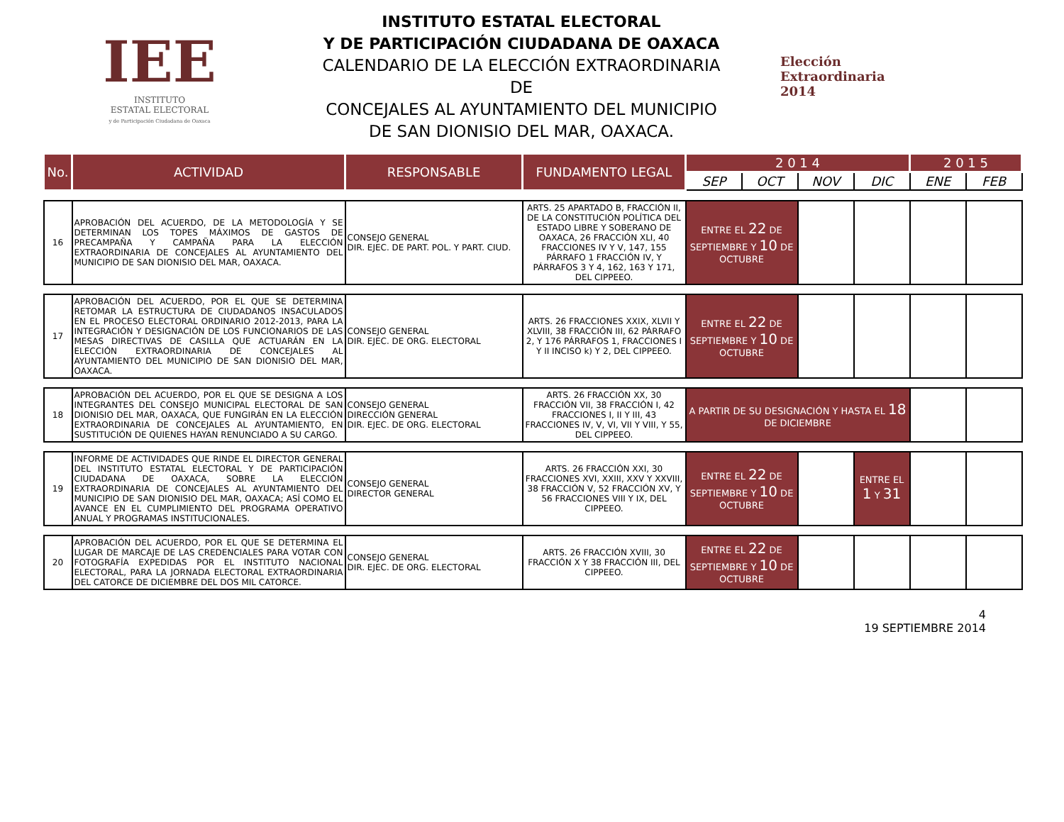IEE
INSTITUTO
ESTATAL ELECTORAL
y de Participación Ciudadana de Oaxaca
INSTITUTO ESTATAL ELECTORAL
Y DE PARTICIPACIÓN CIUDADANA DE OAXACA
CALENDARIO DE LA ELECCIÓN EXTRAORDINARIA DE
CONCEJALES AL AYUNTAMIENTO DEL MUNICIPIO
DE SAN DIONISIO DEL MAR, OAXACA.
Elección
Extraordinaria
2014
| No. | ACTIVIDAD | RESPONSABLE | FUNDAMENTO LEGAL | 2 0 1 4 | | | | 2 0 1 5 | |
| --- | --- | --- | --- | --- | --- | --- | --- | --- | --- |
| | | | | SEP | OCT | NOV | DIC | ENE | FEB |
| 16 | APROBACIÓN DEL ACUERDO, DE LA METODOLOGÍA Y SE DETERMINAN LOS TOPES MÁXIMOS DE GASTOS DE PRECAMPAÑA Y CAMPAÑA PARA LA ELECCIÓN EXTRAORDINARIA DE CONCEJALES AL AYUNTAMIENTO DEL MUNICIPIO DE SAN DIONISIO DEL MAR, OAXACA. | CONSEJO GENERAL DIR. EJEC. DE PART. POL. Y PART. CIUD. | ARTS. 25 APARTADO B, FRACCIÓN II, DE LA CONSTITUCIÓN POLÍTICA DEL ESTADO LIBRE Y SOBERANO DE OAXACA, 26 FRACCIÓN XLI, 40 FRACCIONES IV Y V, 147, 155 PÁRRAFO 1 FRACCIÓN IV, Y PÁRRAFOS 3 Y 4, 162, 163 Y 171, DEL CIPPEEO. | ENTRE EL 22 DE SEPTIEMBRE Y 10 DE OCTUBRE | | | | | |
| 17 | APROBACIÓN DEL ACUERDO, POR EL QUE SE DETERMINA RETOMAR LA ESTRUCTURA DE CIUDADANOS INSACULADOS EN EL PROCESO ELECTORAL ORDINARIO 2012-2013, PARA LA INTEGRACIÓN Y DESIGNACIÓN DE LOS FUNCIONARIOS DE LAS MESAS DIRECTIVAS DE CASILLA QUE ACTUARÁN EN LA ELECCIÓN EXTRAORDINARIA DE CONCEJALES AL AYUNTAMIENTO DEL MUNICIPIO DE SAN DIONISIO DEL MAR, OAXACA. | CONSEJO GENERAL DIR. EJEC. DE ORG. ELECTORAL | ARTS. 26 FRACCIONES XXIX, XLVII Y XLVIII, 38 FRACCIÓN III, 62 PÁRRAFO 2, Y 176 PÁRRAFOS 1, FRACCIONES I Y II INCISO k) Y 2, DEL CIPPEEO. | ENTRE EL 22 DE SEPTIEMBRE Y 10 DE OCTUBRE | | | | | |
| 18 | APROBACIÓN DEL ACUERDO, POR EL QUE SE DESIGNA A LOS INTEGRANTES DEL CONSEJO MUNICIPAL ELECTORAL DE SAN DIONISIO DEL MAR, OAXACA, QUE FUNGIRÁN EN LA ELECCIÓN EXTRAORDINARIA DE CONCEJALES AL AYUNTAMIENTO, EN SUSTITUCIÓN DE QUIENES HAYAN RENUNCIADO A SU CARGO. | CONSEJO GENERAL DIRECCIÓN GENERAL DIR. EJEC. DE ORG. ELECTORAL | ARTS. 26 FRACCIÓN XX, 30 FRACCIÓN VII, 38 FRACCIÓN I, 42 FRACCIONES I, II Y III, 43 FRACCIONES IV, V, VI, VII Y VIII, Y 55, DEL CIPPEEO. | A PARTIR DE SU DESIGNACIÓN Y HASTA EL 18 DE DICIEMBRE | | | | | |
| 19 | INFORME DE ACTIVIDADES QUE RINDE EL DIRECTOR GENERAL DEL INSTITUTO ESTATAL ELECTORAL Y DE PARTICIPACIÓN CIUDADANA DE OAXACA, SOBRE LA ELECCIÓN EXTRAORDINARIA DE CONCEJALES AL AYUNTAMIENTO DEL MUNICIPIO DE SAN DIONISIO DEL MAR, OAXACA; ASÍ COMO EL AVANCE EN EL CUMPLIMIENTO DEL PROGRAMA OPERATIVO ANUAL Y PROGRAMAS INSTITUCIONALES. | CONSEJO GENERAL DIRECTOR GENERAL | ARTS. 26 FRACCIÓN XXI, 30 FRACCIONES XVI, XXIII, XXV Y XXVIII, 38 FRACCIÓN V, 52 FRACCIÓN XV, Y 56 FRACCIONES VIII Y IX, DEL CIPPEEO. | ENTRE EL 22 DE SEPTIEMBRE Y 10 DE OCTUBRE | | | ENTRE EL 1 Y 31 | | |
| 20 | APROBACIÓN DEL ACUERDO, POR EL QUE SE DETERMINA EL LUGAR DE MARCAJE DE LAS CREDENCIALES PARA VOTAR CON FOTOGRAFÍA EXPEDIDAS POR EL INSTITUTO NACIONAL ELECTORAL, PARA LA JORNADA ELECTORAL EXTRAORDINARIA DEL CATORCE DE DICIEMBRE DEL DOS MIL CATORCE. | CONSEJO GENERAL DIR. EJEC. DE ORG. ELECTORAL | ARTS. 26 FRACCIÓN XVIII, 30 FRACCIÓN X Y 38 FRACCIÓN III, DEL CIPPEEO. | ENTRE EL 22 DE SEPTIEMBRE Y 10 DE OCTUBRE | | | | | |
4
19 SEPTIEMBRE 2014